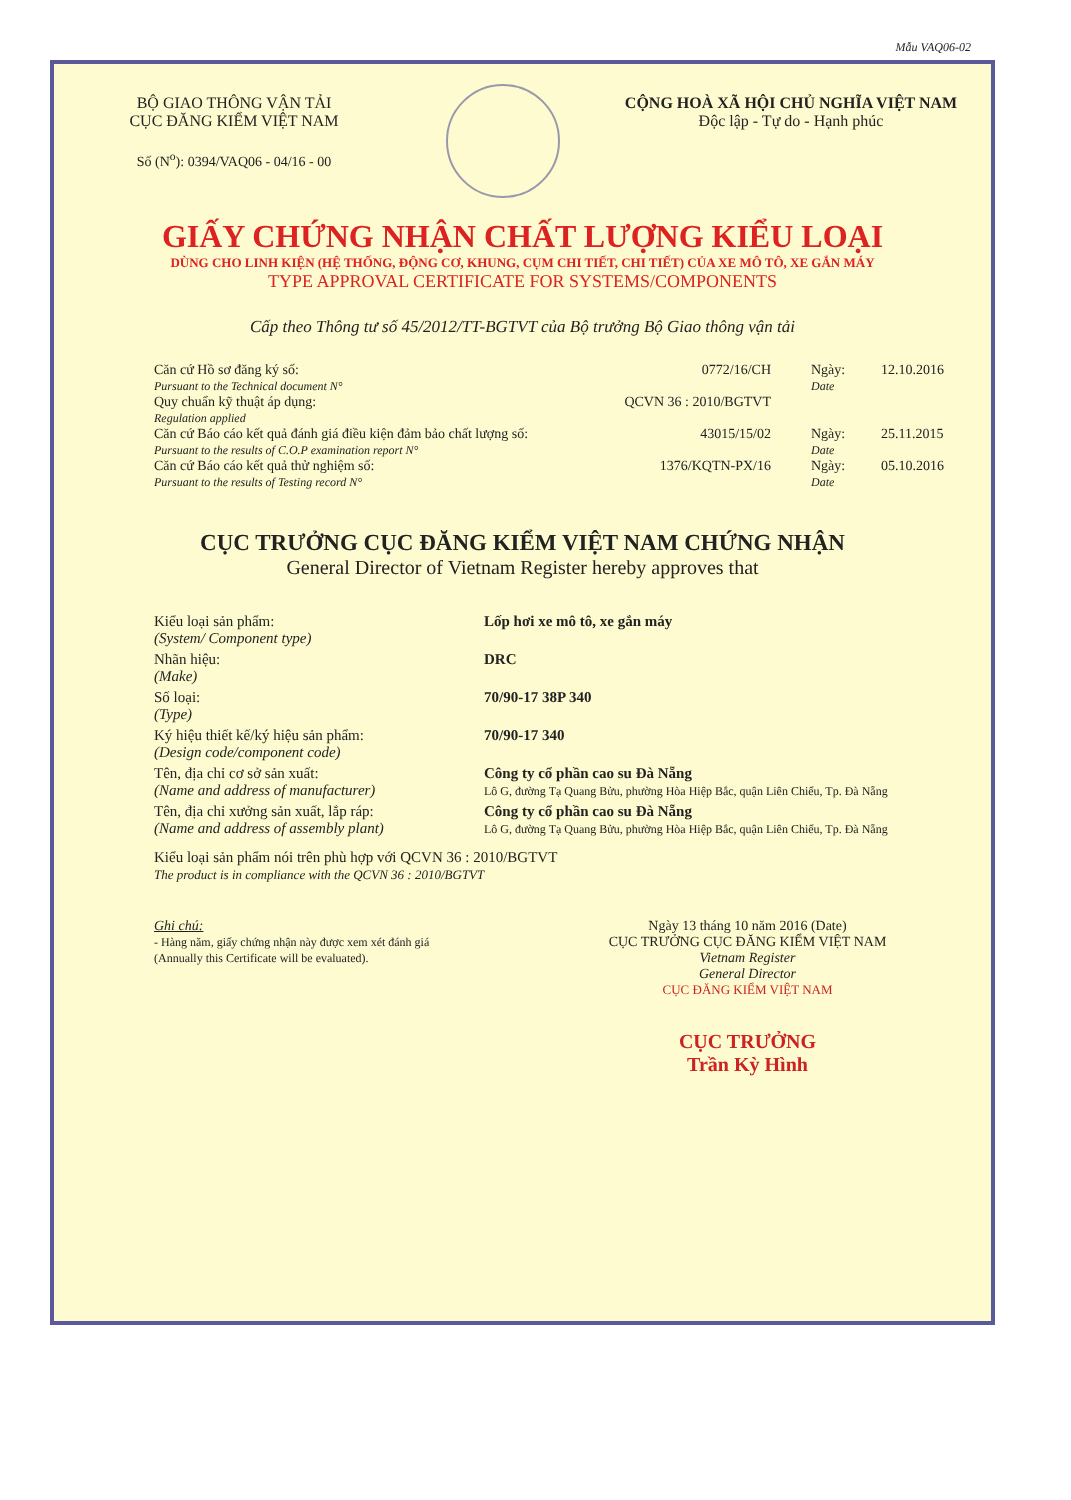Mẫu VAQ06-02
BỘ GIAO THÔNG VẬN TẢI
CỤC ĐĂNG KIỂM VIỆT NAM
Số (N<sup>o</sup>): 0394/VAQ06 - 04/16 - 00
CỘNG HOÀ XÃ HỘI CHỦ NGHĨA VIỆT NAM
Độc lập - Tự do - Hạnh phúc
GIẤY CHỨNG NHẬN CHẤT LƯỢNG KIỂU LOẠI
DÙNG CHO LINH KIỆN (HỆ THỐNG, ĐỘNG CƠ, KHUNG, CỤM CHI TIẾT, CHI TIẾT) CỦA XE MÔ TÔ, XE GẮN MÁY
TYPE APPROVAL CERTIFICATE FOR SYSTEMS/COMPONENTS
Cấp theo Thông tư số 45/2012/TT-BGTVT của Bộ trưởng Bộ Giao thông vận tải
Căn cứ Hồ sơ đăng ký số:
Pursuant to the Technical document N°
0772/16/CH Ngày:
Date
12.10.2016
Quy chuẩn kỹ thuật áp dụng:
Regulation applied
QCVN 36 : 2010/BGTVT
Căn cứ Báo cáo kết quả đánh giá điều kiện đảm bảo chất lượng số:
Pursuant to the results of C.O.P examination report N°
43015/15/02 Ngày:
Date
25.11.2015
Căn cứ Báo cáo kết quả thử nghiệm số:
Pursuant to the results of Testing record N°
1376/KQTN-PX/16 Ngày:
Date
05.10.2016
CỤC TRƯỞNG CỤC ĐĂNG KIỂM VIỆT NAM CHỨNG NHẬN
General Director of Vietnam Register hereby approves that
Kiểu loại sản phẩm:
(System/ Component type)
Lốp hơi xe mô tô, xe gắn máy
Nhãn hiệu:
(Make)
DRC
Số loại:
(Type)
70/90-17 38P 340
Ký hiệu thiết kế/ký hiệu sản phẩm:
(Design code/component code)
70/90-17 340
Tên, địa chỉ cơ sở sản xuất:
(Name and address of manufacturer)
Công ty cổ phần cao su Đà Nẵng
Lô G, đường Tạ Quang Bửu, phường Hòa Hiệp Bắc, quận Liên Chiểu, Tp. Đà Nẵng
Tên, địa chỉ xưởng sản xuất, lắp ráp:
(Name and address of assembly plant)
Công ty cổ phần cao su Đà Nẵng
Lô G, đường Tạ Quang Bửu, phường Hòa Hiệp Bắc, quận Liên Chiểu, Tp. Đà Nẵng
Kiểu loại sản phẩm nói trên phù hợp với QCVN 36 : 2010/BGTVT
The product is in compliance with the QCVN 36 : 2010/BGTVT
Ghi chú:
- Hàng năm, giấy chứng nhận này được xem xét đánh giá
(Annually this Certificate will be evaluated).
Ngày 13 tháng 10 năm 2016 (Date)
CỤC TRƯỞNG CỤC ĐĂNG KIỂM VIỆT NAM
Vietnam Register
General Director
CỤC ĐĂNG KIỂM VIỆT NAM
CỤC TRƯỞNG
Trần Kỳ Hình